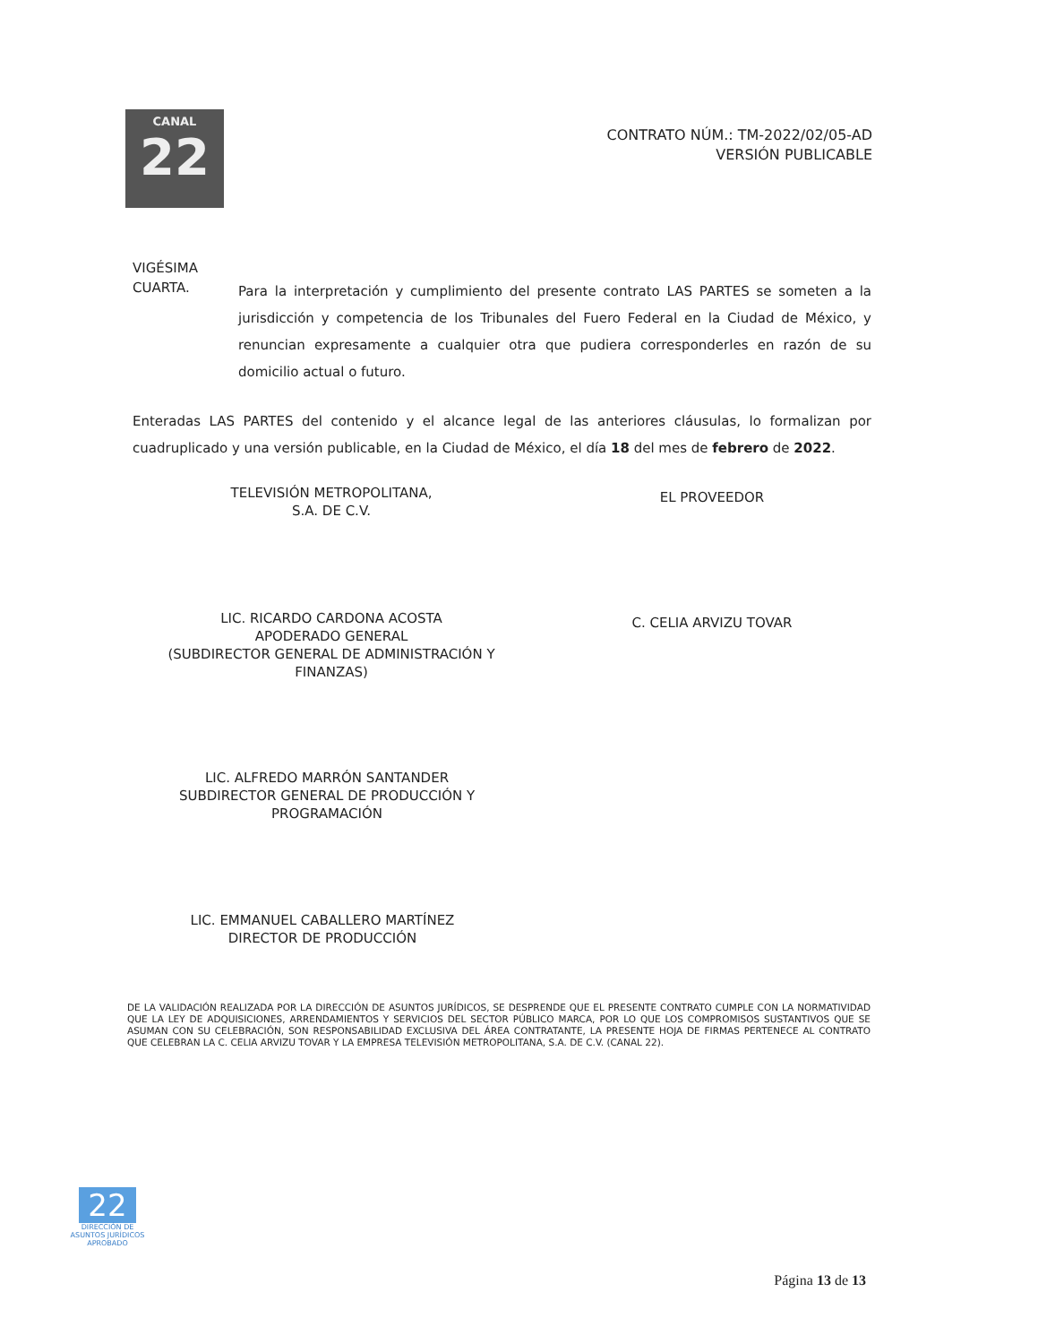CANAL
22
CONTRATO NÚM.: TM-2022/02/05-AD
VERSIÓN PUBLICABLE
VIGÉSIMA
CUARTA.
Para la interpretación y cumplimiento del presente contrato LAS PARTES se someten a la jurisdicción y competencia de los Tribunales del Fuero Federal en la Ciudad de México, y renuncian expresamente a cualquier otra que pudiera corresponderles en razón de su domicilio actual o futuro.
Enteradas LAS PARTES del contenido y el alcance legal de las anteriores cláusulas, lo formalizan por cuadruplicado y una versión publicable, en la Ciudad de México, el día 18 del mes de febrero de 2022.
TELEVISIÓN METROPOLITANA,
S.A. DE C.V.
EL PROVEEDOR
LIC. RICARDO CARDONA ACOSTA
APODERADO GENERAL
(SUBDIRECTOR GENERAL DE ADMINISTRACIÓN Y FINANZAS)
C. CELIA ARVIZU TOVAR
LIC. ALFREDO MARRÓN SANTANDER
SUBDIRECTOR GENERAL DE PRODUCCIÓN Y PROGRAMACIÓN
LIC. EMMANUEL CABALLERO MARTÍNEZ
DIRECTOR DE PRODUCCIÓN
DE LA VALIDACIÓN REALIZADA POR LA DIRECCIÓN DE ASUNTOS JURÍDICOS, SE DESPRENDE QUE EL PRESENTE CONTRATO CUMPLE CON LA NORMATIVIDAD QUE LA LEY DE ADQUISICIONES, ARRENDAMIENTOS Y SERVICIOS DEL SECTOR PÚBLICO MARCA, POR LO QUE LOS COMPROMISOS SUSTANTIVOS QUE SE ASUMAN CON SU CELEBRACIÓN, SON RESPONSABILIDAD EXCLUSIVA DEL ÁREA CONTRATANTE, LA PRESENTE HOJA DE FIRMAS PERTENECE AL CONTRATO QUE CELEBRAN LA C. CELIA ARVIZU TOVAR Y LA EMPRESA TELEVISIÓN METROPOLITANA, S.A. DE C.V. (CANAL 22).
22
DIRECCIÓN DE
ASUNTOS JURÍDICOS
APROBADO
Página 13 de 13